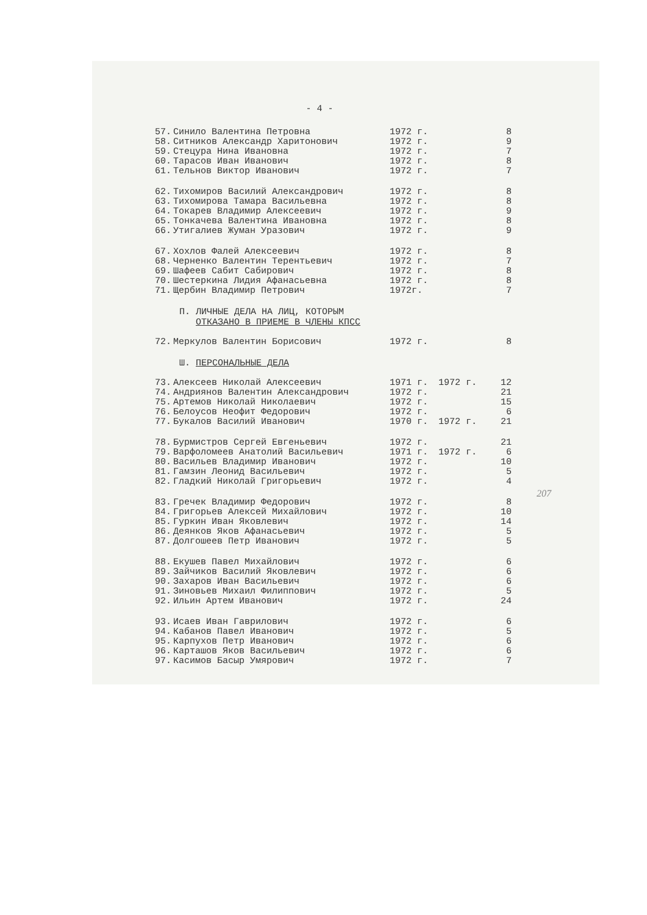- 4 -
| 57. | Синило Валентина Петровна | 1972 г. | | 8 |
| 58. | Ситников Александр Харитонович | 1972 г. | | 9 |
| 59. | Стецура Нина Ивановна | 1972 г. | | 7 |
| 60. | Тарасов Иван Иванович | 1972 г. | | 8 |
| 61. | Тельнов Виктор Иванович | 1972 г. | | 7 |
| 62. | Тихомиров Василий Александрович | 1972 г. | | 8 |
| 63. | Тихомирова Тамара Васильевна | 1972 г. | | 8 |
| 64. | Токарев Владимир Алексеевич | 1972 г. | | 9 |
| 65. | Тонкачева Валентина Ивановна | 1972 г. | | 8 |
| 66. | Утигалиев Жуман Уразович | 1972 г. | | 9 |
| 67. | Хохлов Фалей Алексеевич | 1972 г. | | 8 |
| 68. | Черненко Валентин Терентьевич | 1972 г. | | 7 |
| 69. | Шафеев Сабит Сабирович | 1972 г. | | 8 |
| 70. | Шестеркина Лидия Афанасьевна | 1972 г. | | 8 |
| 71. | Щербин Владимир Петрович | 1972г. | | 7 |
П. ЛИЧНЫЕ ДЕЛА НА ЛИЦ, КОТОРЫМ
ОТКАЗАНО В ПРИЕМЕ В ЧЛЕНЫ КПСС
| 72. | Меркулов Валентин Борисович | 1972 г. | | 8 |
Ш. ПЕРСОНАЛЬНЫЕ ДЕЛА
| 73. | Алексеев Николай Алексеевич | 1971 г. | 1972 г. | 12 |
| 74. | Андриянов Валентин Александрович | 1972 г. | | 21 |
| 75. | Артемов Николай Николаевич | 1972 г. | | 15 |
| 76. | Белоусов Неофит Федорович | 1972 г. | | 6 |
| 77. | Букалов Василий Иванович | 1970 г. | 1972 г. | 21 |
| 78. | Бурмистров Сергей Евгеньевич | 1972 г. | | 21 |
| 79. | Варфоломеев Анатолий Васильевич | 1971 г. | 1972 г. | 6 |
| 80. | Васильев Владимир Иванович | 1972 г. | | 10 |
| 81. | Гамзин Леонид Васильевич | 1972 г. | | 5 |
| 82. | Гладкий Николай Григорьевич | 1972 г. | | 4 |
| 83. | Гречек Владимир Федорович | 1972 г. | | 8 |
| 84. | Григорьев Алексей Михайлович | 1972 г. | | 10 |
| 85. | Гуркин Иван Яковлевич | 1972 г. | | 14 |
| 86. | Деянков Яков Афанасьевич | 1972 г. | | 5 |
| 87. | Долгошеев Петр Иванович | 1972 г. | | 5 |
| 88. | Екушев Павел Михайлович | 1972 г. | | 6 |
| 89. | Зайчиков Василий Яковлевич | 1972 г. | | 6 |
| 90. | Захаров Иван Васильевич | 1972 г. | | 6 |
| 91. | Зиновьев Михаил Филиппович | 1972 г. | | 5 |
| 92. | Ильин Артем Иванович | 1972 г. | | 24 |
| 93. | Исаев Иван Гаврилович | 1972 г. | | 6 |
| 94. | Кабанов Павел Иванович | 1972 г. | | 5 |
| 95. | Карпухов Петр Иванович | 1972 г. | | 6 |
| 96. | Карташов Яков Васильевич | 1972 г. | | 6 |
| 97. | Касимов Басыр Умярович | 1972 г. | | 7 |
207